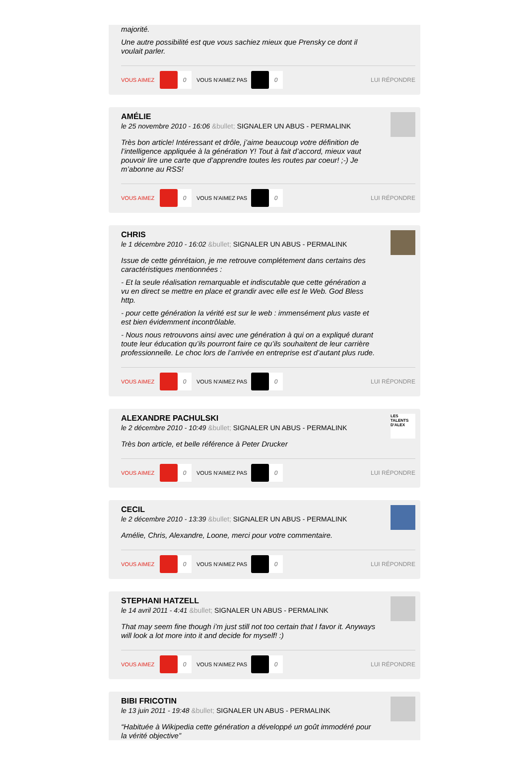majorité.
Une autre possibilité est que vous sachiez mieux que Prensky ce dont il voulait parler.
VOUS AIMEZ 0 VOUS N'AIMEZ PAS 0 LUI RÉPONDRE
AMÉLIE
le 25 novembre 2010 - 16:06 &bullet; SIGNALER UN ABUS - PERMALINK
Très bon article! Intéressant et drôle, j’aime beaucoup votre définition de l’intelligence appliquée à la génération Y! Tout à fait d’accord, mieux vaut pouvoir lire une carte que d’apprendre toutes les routes par coeur! ;-) Je m’abonne au RSS!
VOUS AIMEZ 0 VOUS N'AIMEZ PAS 0 LUI RÉPONDRE
CHRIS
le 1 décembre 2010 - 16:02 &bullet; SIGNALER UN ABUS - PERMALINK
Issue de cette génrétaion, je me retrouve complétement dans certains des caractéristiques mentionnées :
- Et la seule réalisation remarquable et indiscutable que cette génération a vu en direct se mettre en place et grandir avec elle est le Web. God Bless http.
- pour cette génération la vérité est sur le web : immensément plus vaste et est bien évidemment incontrôlable.
- Nous nous retrouvons ainsi avec une génération à qui on a expliqué durant toute leur éducation qu’ils pourront faire ce qu’ils souhaitent de leur carrière professionnelle. Le choc lors de l’arrivée en entreprise est d’autant plus rude.
VOUS AIMEZ 0 VOUS N'AIMEZ PAS 0 LUI RÉPONDRE
LES TALENTS D'ALEX
ALEXANDRE PACHULSKI
le 2 décembre 2010 - 10:49 &bullet; SIGNALER UN ABUS - PERMALINK
Très bon article, et belle référence à Peter Drucker
VOUS AIMEZ 0 VOUS N'AIMEZ PAS 0 LUI RÉPONDRE
CECIL
le 2 décembre 2010 - 13:39 &bullet; SIGNALER UN ABUS - PERMALINK
Amélie, Chris, Alexandre, Loone, merci pour votre commentaire.
VOUS AIMEZ 0 VOUS N'AIMEZ PAS 0 LUI RÉPONDRE
STEPHANI HATZELL
le 14 avril 2011 - 4:41 &bullet; SIGNALER UN ABUS - PERMALINK
That may seem fine though i’m just still not too certain that I favor it. Anyways will look a lot more into it and decide for myself! :)
VOUS AIMEZ 0 VOUS N'AIMEZ PAS 0 LUI RÉPONDRE
BIBI FRICOTIN
le 13 juin 2011 - 19:48 &bullet; SIGNALER UN ABUS - PERMALINK
“Habituée à Wikipedia cette génération a développé un goût immodéré pour la vérité objective”